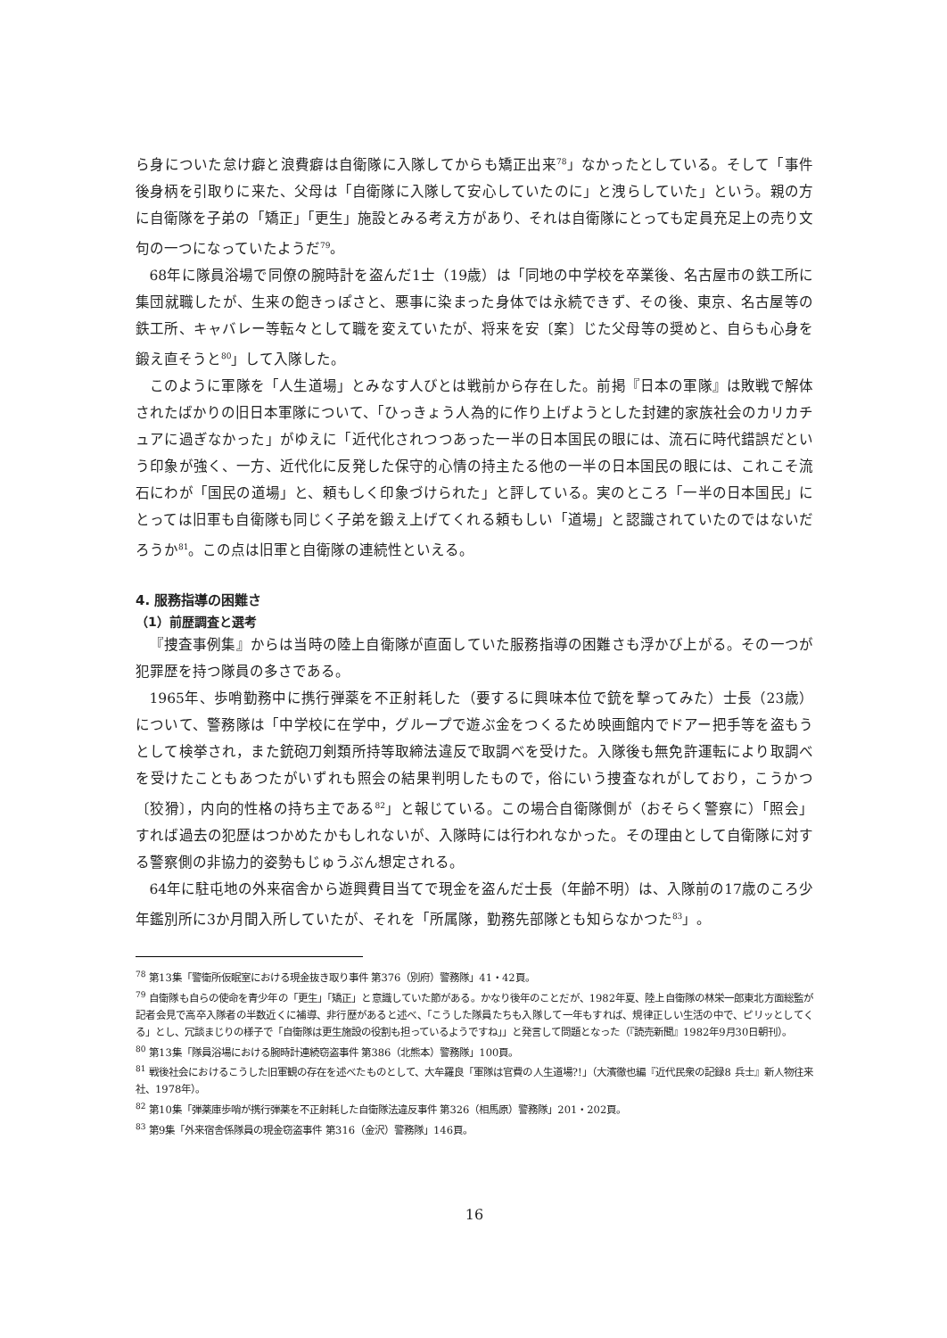ら身についた怠け癖と浪費癖は自衛隊に入隊してからも矯正出来<sup>78</sup>」なかったとしている。そして「事件後身柄を引取りに来た、父母は「自衛隊に入隊して安心していたのに」と洩らしていた」という。親の方に自衛隊を子弟の「矯正」「更生」施設とみる考え方があり、それは自衛隊にとっても定員充足上の売り文句の一つになっていたようだ<sup>79</sup>。
68年に隊員浴場で同僚の腕時計を盗んだ1士（19歳）は「同地の中学校を卒業後、名古屋市の鉄工所に集団就職したが、生来の飽きっぽさと、悪事に染まった身体では永続できず、その後、東京、名古屋等の鉄工所、キャバレー等転々として職を変えていたが、将来を安〔案〕じた父母等の奨めと、自らも心身を鍛え直そうと<sup>80</sup>」して入隊した。
このように軍隊を「人生道場」とみなす人びとは戦前から存在した。前掲『日本の軍隊』は敗戦で解体されたばかりの旧日本軍隊について、「ひっきょう人為的に作り上げようとした封建的家族社会のカリカチュアに過ぎなかった」がゆえに「近代化されつつあった一半の日本国民の眼には、流石に時代錯誤だという印象が強く、一方、近代化に反発した保守的心情の持主たる他の一半の日本国民の眼には、これこそ流石にわが「国民の道場」と、頼もしく印象づけられた」と評している。実のところ「一半の日本国民」にとっては旧軍も自衛隊も同じく子弟を鍛え上げてくれる頼もしい「道場」と認識されていたのではないだろうか<sup>81</sup>。この点は旧軍と自衛隊の連続性といえる。
4. 服務指導の困難さ
（1）前歴調査と選考
『捜査事例集』からは当時の陸上自衛隊が直面していた服務指導の困難さも浮かび上がる。その一つが犯罪歴を持つ隊員の多さである。
1965年、歩哨勤務中に携行弾薬を不正射耗した（要するに興味本位で銃を撃ってみた）士長（23歳）について、警務隊は「中学校に在学中，グループで遊ぶ金をつくるため映画館内でドアー把手等を盗もうとして検挙され，また銃砲刀剣類所持等取締法違反で取調べを受けた。入隊後も無免許運転により取調べを受けたこともあつたがいずれも照会の結果判明したもので，俗にいう捜査なれがしており，こうかつ〔狡猾〕，内向的性格の持ち主である<sup>82</sup>」と報じている。この場合自衛隊側が（おそらく警察に）「照会」すれば過去の犯歴はつかめたかもしれないが、入隊時には行われなかった。その理由として自衛隊に対する警察側の非協力的姿勢もじゅうぶん想定される。
64年に駐屯地の外来宿舎から遊興費目当てで現金を盗んだ士長（年齢不明）は、入隊前の17歳のころ少年鑑別所に3か月間入所していたが、それを「所属隊，勤務先部隊とも知らなかつた<sup>83</sup>」。
<sup>78</sup> 第13集「警衛所仮眠室における現金抜き取り事件 第376（別府）警務隊」41・42頁。
<sup>79</sup> 自衛隊も自らの使命を青少年の「更生」「矯正」と意識していた節がある。かなり後年のことだが、1982年夏、陸上自衛隊の林栄一郎東北方面総監が記者会見で高卒入隊者の半数近くに補導、非行歴があると述べ、「こうした隊員たちも入隊して一年もすれば、規律正しい生活の中で、ピリッとしてくる」とし、冗談まじりの様子で「自衛隊は更生施設の役割も担っているようですね」」と発言して問題となった（『読売新聞』1982年9月30日朝刊）。
<sup>80</sup> 第13集「隊員浴場における腕時計連続窃盗事件 第386（北熊本）警務隊」100頁。
<sup>81</sup> 戦後社会におけるこうした旧軍観の存在を述べたものとして、大牟羅良「軍隊は官費の人生道場?!」（大濱徹也編『近代民衆の記録8 兵士』新人物往来社、1978年）。
<sup>82</sup> 第10集「弾薬庫歩哨が携行弾薬を不正射耗した自衛隊法違反事件 第326（相馬原）警務隊」201・202頁。
<sup>83</sup> 第9集「外来宿舎係隊員の現金窃盗事件 第316（金沢）警務隊」146頁。
16